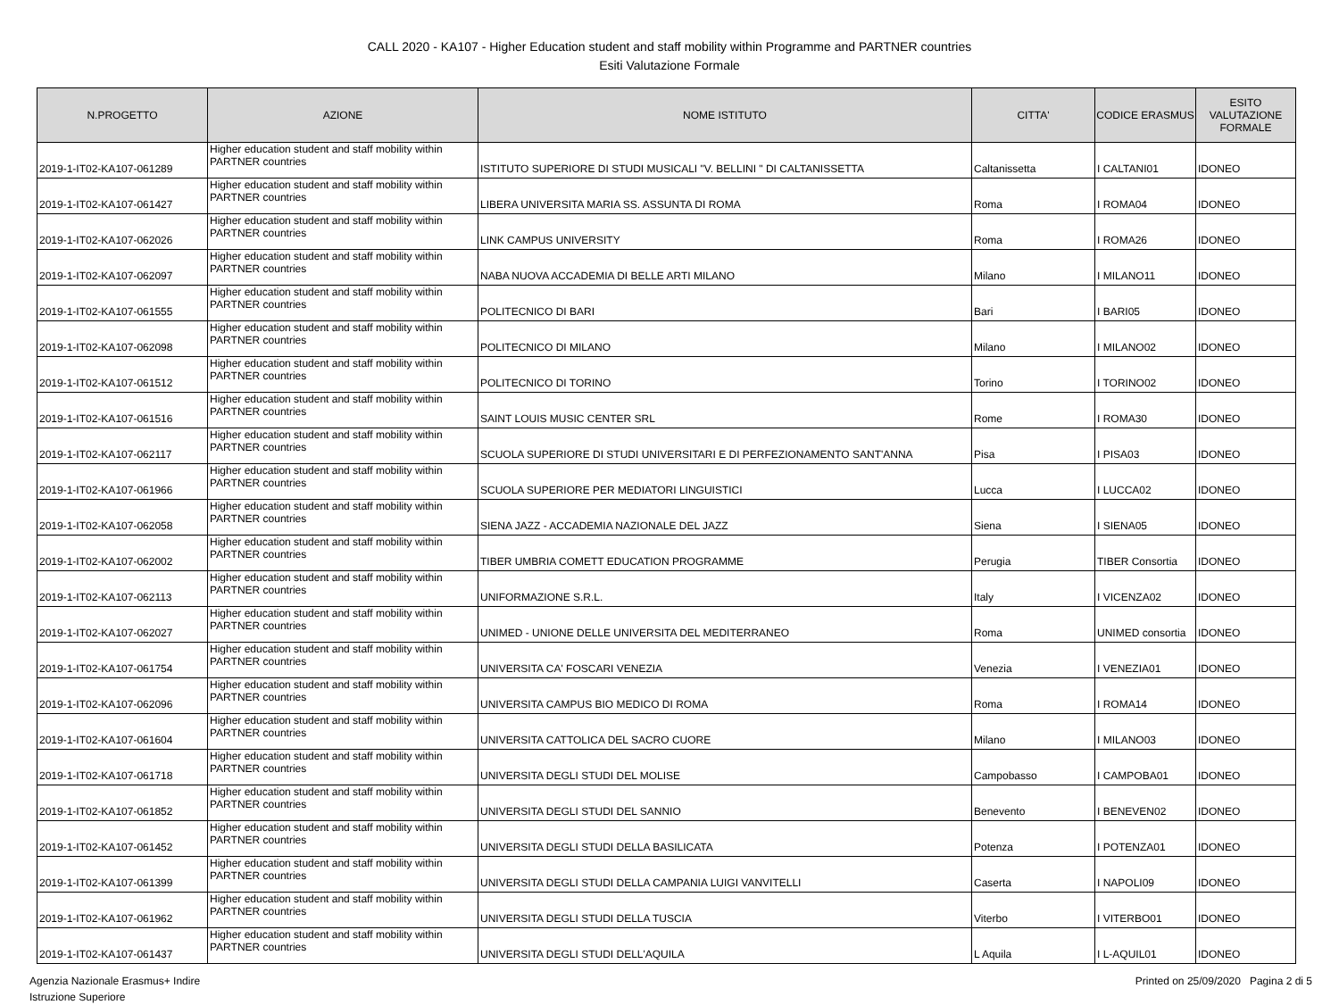CALL 2020 - KA107 - Higher Education student and staff mobility within Programme and PARTNER countries
Esiti Valutazione Formale
| N.PROGETTO | AZIONE | NOME ISTITUTO | CITTA' | CODICE ERASMUS | ESITO VALUTAZIONE FORMALE |
| --- | --- | --- | --- | --- | --- |
| 2019-1-IT02-KA107-061289 | Higher education student and staff mobility within PARTNER countries | ISTITUTO SUPERIORE DI STUDI MUSICALI "V. BELLINI " DI CALTANISSETTA | Caltanissetta | I CALTANI01 | IDONEO |
| 2019-1-IT02-KA107-061427 | Higher education student and staff mobility within PARTNER countries | LIBERA UNIVERSITA MARIA SS. ASSUNTA DI ROMA | Roma | I ROMA04 | IDONEO |
| 2019-1-IT02-KA107-062026 | Higher education student and staff mobility within PARTNER countries | LINK CAMPUS UNIVERSITY | Roma | I ROMA26 | IDONEO |
| 2019-1-IT02-KA107-062097 | Higher education student and staff mobility within PARTNER countries | NABA NUOVA ACCADEMIA DI BELLE ARTI MILANO | Milano | I MILANO11 | IDONEO |
| 2019-1-IT02-KA107-061555 | Higher education student and staff mobility within PARTNER countries | POLITECNICO DI BARI | Bari | I BARI05 | IDONEO |
| 2019-1-IT02-KA107-062098 | Higher education student and staff mobility within PARTNER countries | POLITECNICO DI MILANO | Milano | I MILANO02 | IDONEO |
| 2019-1-IT02-KA107-061512 | Higher education student and staff mobility within PARTNER countries | POLITECNICO DI TORINO | Torino | I TORINO02 | IDONEO |
| 2019-1-IT02-KA107-061516 | Higher education student and staff mobility within PARTNER countries | SAINT LOUIS MUSIC CENTER SRL | Rome | I ROMA30 | IDONEO |
| 2019-1-IT02-KA107-062117 | Higher education student and staff mobility within PARTNER countries | SCUOLA SUPERIORE DI STUDI UNIVERSITARI E DI PERFEZIONAMENTO SANT'ANNA | Pisa | I PISA03 | IDONEO |
| 2019-1-IT02-KA107-061966 | Higher education student and staff mobility within PARTNER countries | SCUOLA SUPERIORE PER MEDIATORI LINGUISTICI | Lucca | I LUCCA02 | IDONEO |
| 2019-1-IT02-KA107-062058 | Higher education student and staff mobility within PARTNER countries | SIENA JAZZ - ACCADEMIA NAZIONALE DEL JAZZ | Siena | I SIENA05 | IDONEO |
| 2019-1-IT02-KA107-062002 | Higher education student and staff mobility within PARTNER countries | TIBER UMBRIA COMETT EDUCATION PROGRAMME | Perugia | TIBER Consortia | IDONEO |
| 2019-1-IT02-KA107-062113 | Higher education student and staff mobility within PARTNER countries | UNIFORMAZIONE S.R.L. | Italy | I VICENZA02 | IDONEO |
| 2019-1-IT02-KA107-062027 | Higher education student and staff mobility within PARTNER countries | UNIMED - UNIONE DELLE UNIVERSITA DEL MEDITERRANEO | Roma | UNIMED consortia | IDONEO |
| 2019-1-IT02-KA107-061754 | Higher education student and staff mobility within PARTNER countries | UNIVERSITA CA' FOSCARI VENEZIA | Venezia | I VENEZIA01 | IDONEO |
| 2019-1-IT02-KA107-062096 | Higher education student and staff mobility within PARTNER countries | UNIVERSITA CAMPUS BIO MEDICO DI ROMA | Roma | I ROMA14 | IDONEO |
| 2019-1-IT02-KA107-061604 | Higher education student and staff mobility within PARTNER countries | UNIVERSITA CATTOLICA DEL SACRO CUORE | Milano | I MILANO03 | IDONEO |
| 2019-1-IT02-KA107-061718 | Higher education student and staff mobility within PARTNER countries | UNIVERSITA DEGLI STUDI DEL MOLISE | Campobasso | I CAMPOBA01 | IDONEO |
| 2019-1-IT02-KA107-061852 | Higher education student and staff mobility within PARTNER countries | UNIVERSITA DEGLI STUDI DEL SANNIO | Benevento | I BENEVEN02 | IDONEO |
| 2019-1-IT02-KA107-061452 | Higher education student and staff mobility within PARTNER countries | UNIVERSITA DEGLI STUDI DELLA BASILICATA | Potenza | I POTENZA01 | IDONEO |
| 2019-1-IT02-KA107-061399 | Higher education student and staff mobility within PARTNER countries | UNIVERSITA DEGLI STUDI DELLA CAMPANIA LUIGI VANVITELLI | Caserta | I NAPOLI09 | IDONEO |
| 2019-1-IT02-KA107-061962 | Higher education student and staff mobility within PARTNER countries | UNIVERSITA DEGLI STUDI DELLA TUSCIA | Viterbo | I VITERBO01 | IDONEO |
| 2019-1-IT02-KA107-061437 | Higher education student and staff mobility within PARTNER countries | UNIVERSITA DEGLI STUDI DELL'AQUILA | L Aquila | I L-AQUIL01 | IDONEO |
Agenzia Nazionale Erasmus+ Indire
Istruzione Superiore
Printed on 25/09/2020 Pagina 2 di 5